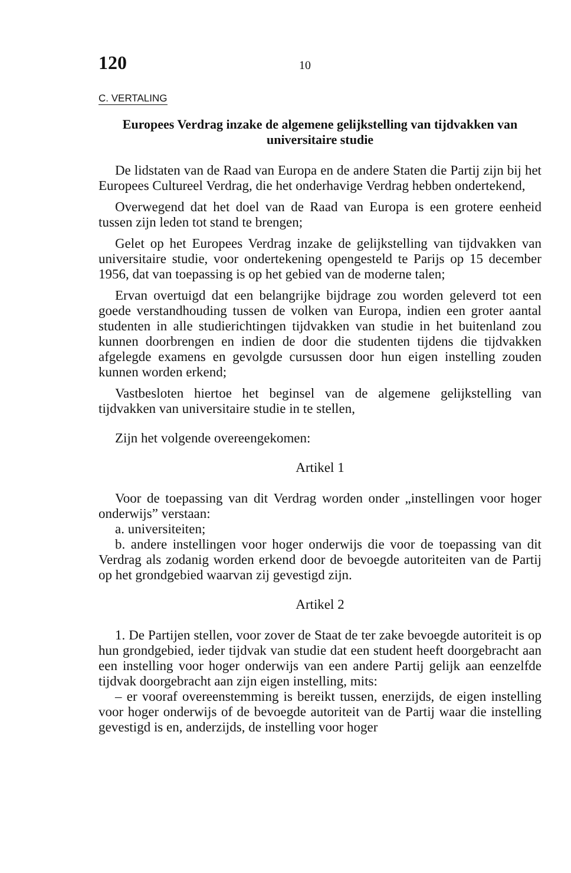120 10
C. VERTALING
Europees Verdrag inzake de algemene gelijkstelling van tijdvakken van universitaire studie
De lidstaten van de Raad van Europa en de andere Staten die Partij zijn bij het Europees Cultureel Verdrag, die het onderhavige Verdrag hebben ondertekend,
Overwegend dat het doel van de Raad van Europa is een grotere eenheid tussen zijn leden tot stand te brengen;
Gelet op het Europees Verdrag inzake de gelijkstelling van tijdvakken van universitaire studie, voor ondertekening opengesteld te Parijs op 15 december 1956, dat van toepassing is op het gebied van de moderne talen;
Ervan overtuigd dat een belangrijke bijdrage zou worden geleverd tot een goede verstandhouding tussen de volken van Europa, indien een groter aantal studenten in alle studierichtingen tijdvakken van studie in het buitenland zou kunnen doorbrengen en indien de door die studenten tijdens die tijdvakken afgelegde examens en gevolgde cursussen door hun eigen instelling zouden kunnen worden erkend;
Vastbesloten hiertoe het beginsel van de algemene gelijkstelling van tijdvakken van universitaire studie in te stellen,
Zijn het volgende overeengekomen:
Artikel 1
Voor de toepassing van dit Verdrag worden onder „instellingen voor hoger onderwijs” verstaan:
a. universiteiten;
b. andere instellingen voor hoger onderwijs die voor de toepassing van dit Verdrag als zodanig worden erkend door de bevoegde autoriteiten van de Partij op het grondgebied waarvan zij gevestigd zijn.
Artikel 2
1. De Partijen stellen, voor zover de Staat de ter zake bevoegde autoriteit is op hun grondgebied, ieder tijdvak van studie dat een student heeft doorgebracht aan een instelling voor hoger onderwijs van een andere Partij gelijk aan eenzelfde tijdvak doorgebracht aan zijn eigen instelling, mits:
– er vooraf overeenstemming is bereikt tussen, enerzijds, de eigen instelling voor hoger onderwijs of de bevoegde autoriteit van de Partij waar die instelling gevestigd is en, anderzijds, de instelling voor hoger